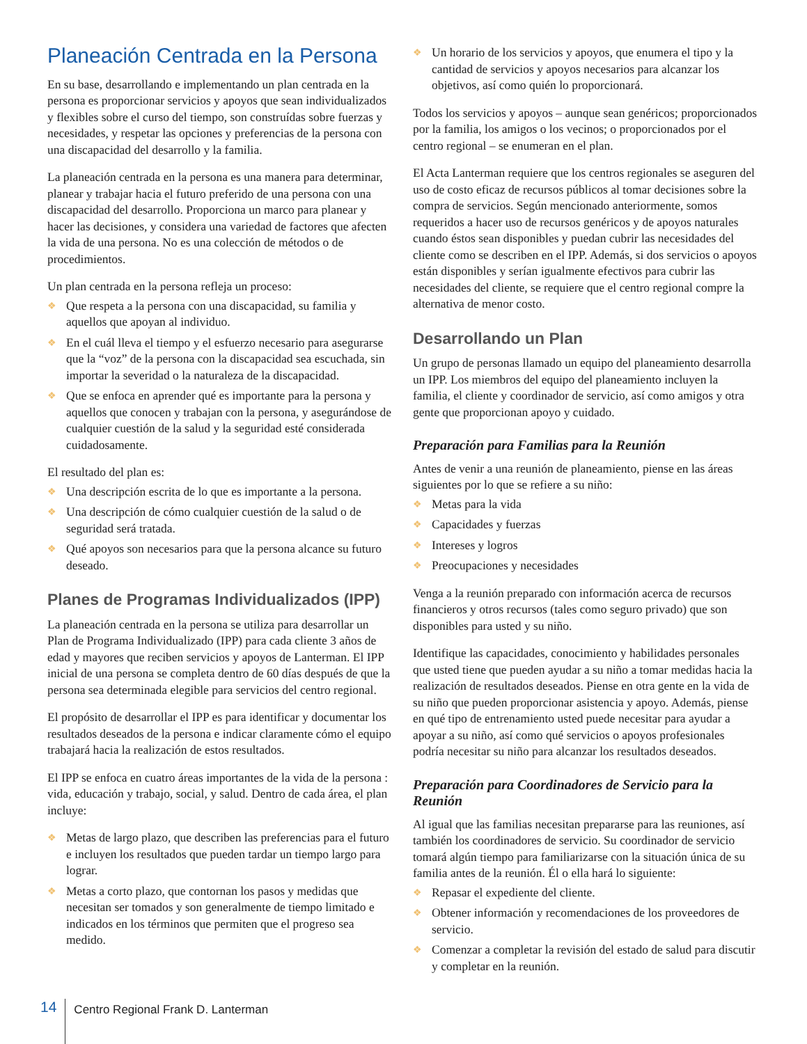Planeación Centrada en la Persona
En su base, desarrollando e implementando un plan centrada en la persona es proporcionar servicios y apoyos que sean individualizados y flexibles sobre el curso del tiempo, son construídas sobre fuerzas y necesidades, y respetar las opciones y preferencias de la persona con una discapacidad del desarrollo y la familia.
La planeación centrada en la persona es una manera para determinar, planear y trabajar hacia el futuro preferido de una persona con una discapacidad del desarrollo. Proporciona un marco para planear y hacer las decisiones, y considera una variedad de factores que afecten la vida de una persona. No es una colección de métodos o de procedimientos.
Un plan centrada en la persona refleja un proceso:
❖ Que respeta a la persona con una discapacidad, su familia y aquellos que apoyan al individuo.
❖ En el cuál lleva el tiempo y el esfuerzo necesario para asegurarse que la “voz” de la persona con la discapacidad sea escuchada, sin importar la severidad o la naturaleza de la discapacidad.
❖ Que se enfoca en aprender qué es importante para la persona y aquellos que conocen y trabajan con la persona, y asegurándose de cualquier cuestión de la salud y la seguridad esté considerada cuidadosamente.
El resultado del plan es:
❖ Una descripción escrita de lo que es importante a la persona.
❖ Una descripción de cómo cualquier cuestión de la salud o de seguridad será tratada.
❖ Qué apoyos son necesarios para que la persona alcance su futuro deseado.
Planes de Programas Individualizados (IPP)
La planeación centrada en la persona se utiliza para desarrollar un Plan de Programa Individualizado (IPP) para cada cliente 3 años de edad y mayores que reciben servicios y apoyos de Lanterman. El IPP inicial de una persona se completa dentro de 60 días después de que la persona sea determinada elegible para servicios del centro regional.
El propósito de desarrollar el IPP es para identificar y documentar los resultados deseados de la persona e indicar claramente cómo el equipo trabajará hacia la realización de estos resultados.
El IPP se enfoca en cuatro áreas importantes de la vida de la persona : vida, educación y trabajo, social, y salud. Dentro de cada área, el plan incluye:
❖ Metas de largo plazo, que describen las preferencias para el futuro e incluyen los resultados que pueden tardar un tiempo largo para lograr.
❖ Metas a corto plazo, que contornan los pasos y medidas que necesitan ser tomados y son generalmente de tiempo limitado e indicados en los términos que permiten que el progreso sea medido.
❖ Un horario de los servicios y apoyos, que enumera el tipo y la cantidad de servicios y apoyos necesarios para alcanzar los objetivos, así como quién lo proporcionará.
Todos los servicios y apoyos – aunque sean genéricos; proporcionados por la familia, los amigos o los vecinos; o proporcionados por el centro regional – se enumeran en el plan.
El Acta Lanterman requiere que los centros regionales se aseguren del uso de costo eficaz de recursos públicos al tomar decisiones sobre la compra de servicios. Según mencionado anteriormente, somos requeridos a hacer uso de recursos genéricos y de apoyos naturales cuando éstos sean disponibles y puedan cubrir las necesidades del cliente como se describen en el IPP. Además, si dos servicios o apoyos están disponibles y serían igualmente efectivos para cubrir las necesidades del cliente, se requiere que el centro regional compre la alternativa de menor costo.
Desarrollando un Plan
Un grupo de personas llamado un equipo del planeamiento desarrolla un IPP. Los miembros del equipo del planeamiento incluyen la familia, el cliente y coordinador de servicio, así como amigos y otra gente que proporcionan apoyo y cuidado.
Preparación para Familias para la Reunión
Antes de venir a una reunión de planeamiento, piense en las áreas siguientes por lo que se refiere a su niño:
❖ Metas para la vida
❖ Capacidades y fuerzas
❖ Intereses y logros
❖ Preocupaciones y necesidades
Venga a la reunión preparado con información acerca de recursos financieros y otros recursos (tales como seguro privado) que son disponibles para usted y su niño.
Identifique las capacidades, conocimiento y habilidades personales que usted tiene que pueden ayudar a su niño a tomar medidas hacia la realización de resultados deseados. Piense en otra gente en la vida de su niño que pueden proporcionar asistencia y apoyo. Además, piense en qué tipo de entrenamiento usted puede necesitar para ayudar a apoyar a su niño, así como qué servicios o apoyos profesionales podría necesitar su niño para alcanzar los resultados deseados.
Preparación para Coordinadores de Servicio para la Reunión
Al igual que las familias necesitan prepararse para las reuniones, así también los coordinadores de servicio. Su coordinador de servicio tomará algún tiempo para familiarizarse con la situación única de su familia antes de la reunión. Él o ella hará lo siguiente:
❖ Repasar el expediente del cliente.
❖ Obtener información y recomendaciones de los proveedores de servicio.
❖ Comenzar a completar la revisión del estado de salud para discutir y completar en la reunión.
14
Centro Regional Frank D. Lanterman